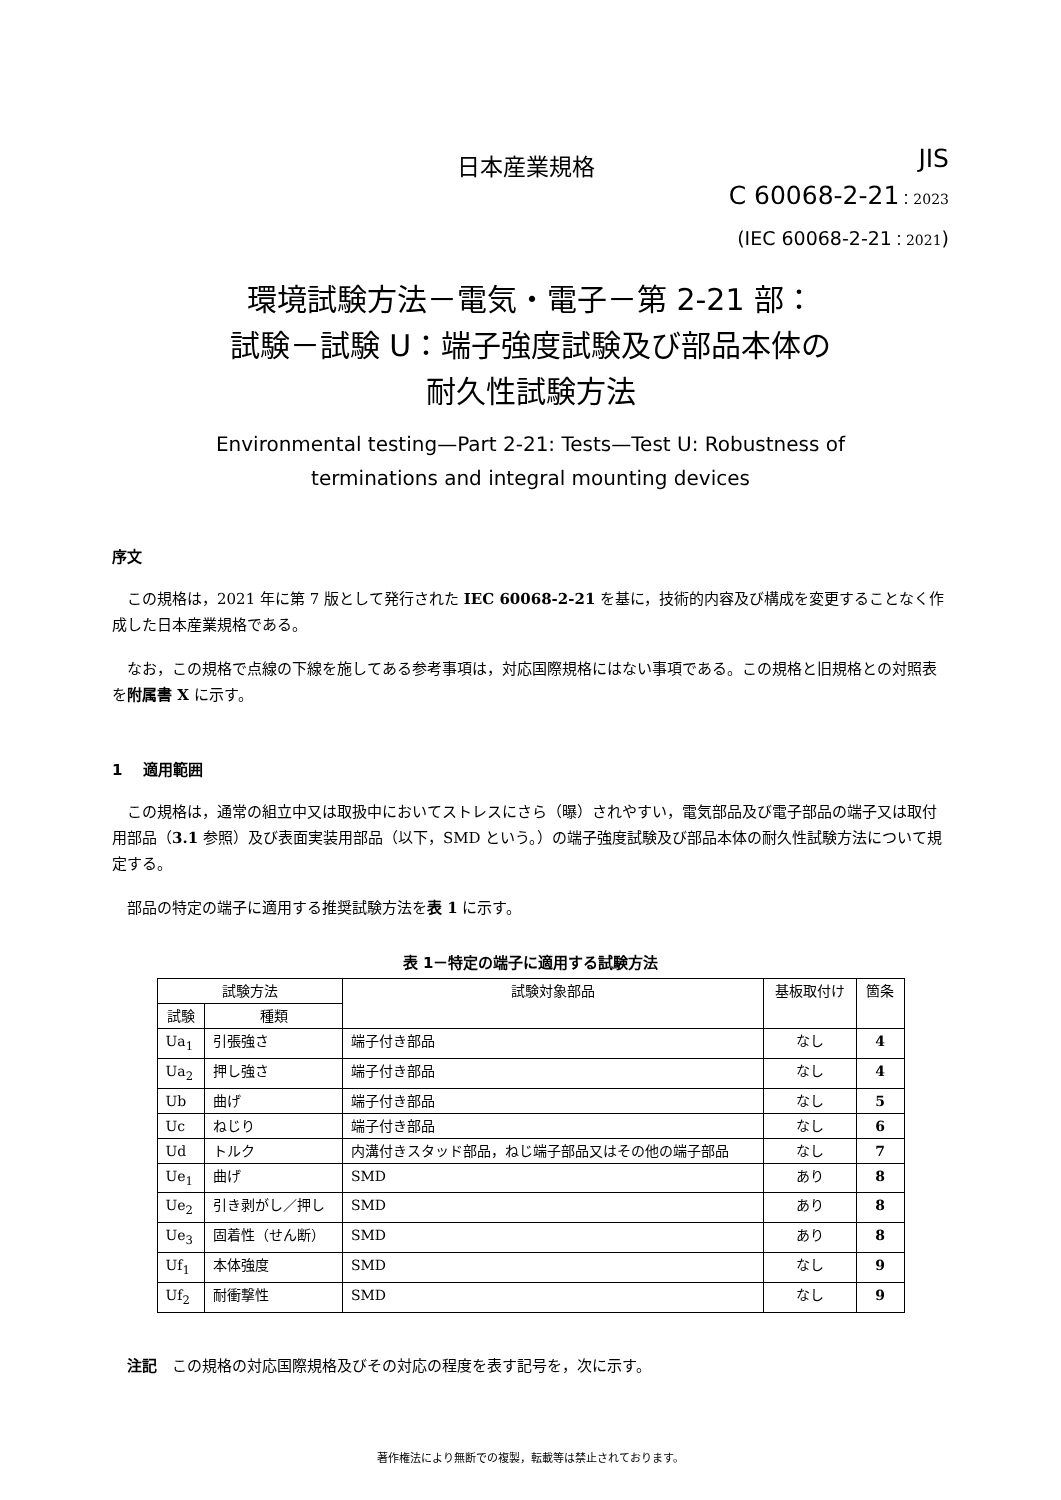日本産業規格
JIS
C 60068-2-21：2023
(IEC 60068-2-21：2021)
環境試験方法－電気・電子－第 2-21 部：
試験－試験 U：端子強度試験及び部品本体の
耐久性試験方法
Environmental testing—Part 2-21: Tests—Test U: Robustness of
terminations and integral mounting devices
序文
この規格は，2021 年に第 7 版として発行された IEC 60068-2-21 を基に，技術的内容及び構成を変更することなく作成した日本産業規格である。
なお，この規格で点線の下線を施してある参考事項は，対応国際規格にはない事項である。この規格と旧規格との対照表を附属書 X に示す。
1　 適用範囲
この規格は，通常の組立中又は取扱中においてストレスにさら（曝）されやすい，電気部品及び電子部品の端子又は取付用部品（3.1 参照）及び表面実装用部品（以下，SMD という。）の端子強度試験及び部品本体の耐久性試験方法について規定する。
部品の特定の端子に適用する推奨試験方法を表 1 に示す。
表 1－特定の端子に適用する試験方法
| 試験方法 | | 試験対象部品 | 基板取付け | 箇条 |
| --- | --- | --- | --- | --- |
| 試験 | 種類 | | | |
| Ua<sub>1</sub> | 引張強さ | 端子付き部品 | なし | 4 |
| Ua<sub>2</sub> | 押し強さ | 端子付き部品 | なし | 4 |
| Ub | 曲げ | 端子付き部品 | なし | 5 |
| Uc | ねじり | 端子付き部品 | なし | 6 |
| Ud | トルク | 内溝付きスタッド部品，ねじ端子部品又はその他の端子部品 | なし | 7 |
| Ue<sub>1</sub> | 曲げ | SMD | あり | 8 |
| Ue<sub>2</sub> | 引き剥がし／押し | SMD | あり | 8 |
| Ue<sub>3</sub> | 固着性（せん断） | SMD | あり | 8 |
| Uf<sub>1</sub> | 本体強度 | SMD | なし | 9 |
| Uf<sub>2</sub> | 耐衝撃性 | SMD | なし | 9 |
注記　この規格の対応国際規格及びその対応の程度を表す記号を，次に示す。
著作権法により無断での複製，転載等は禁止されております。